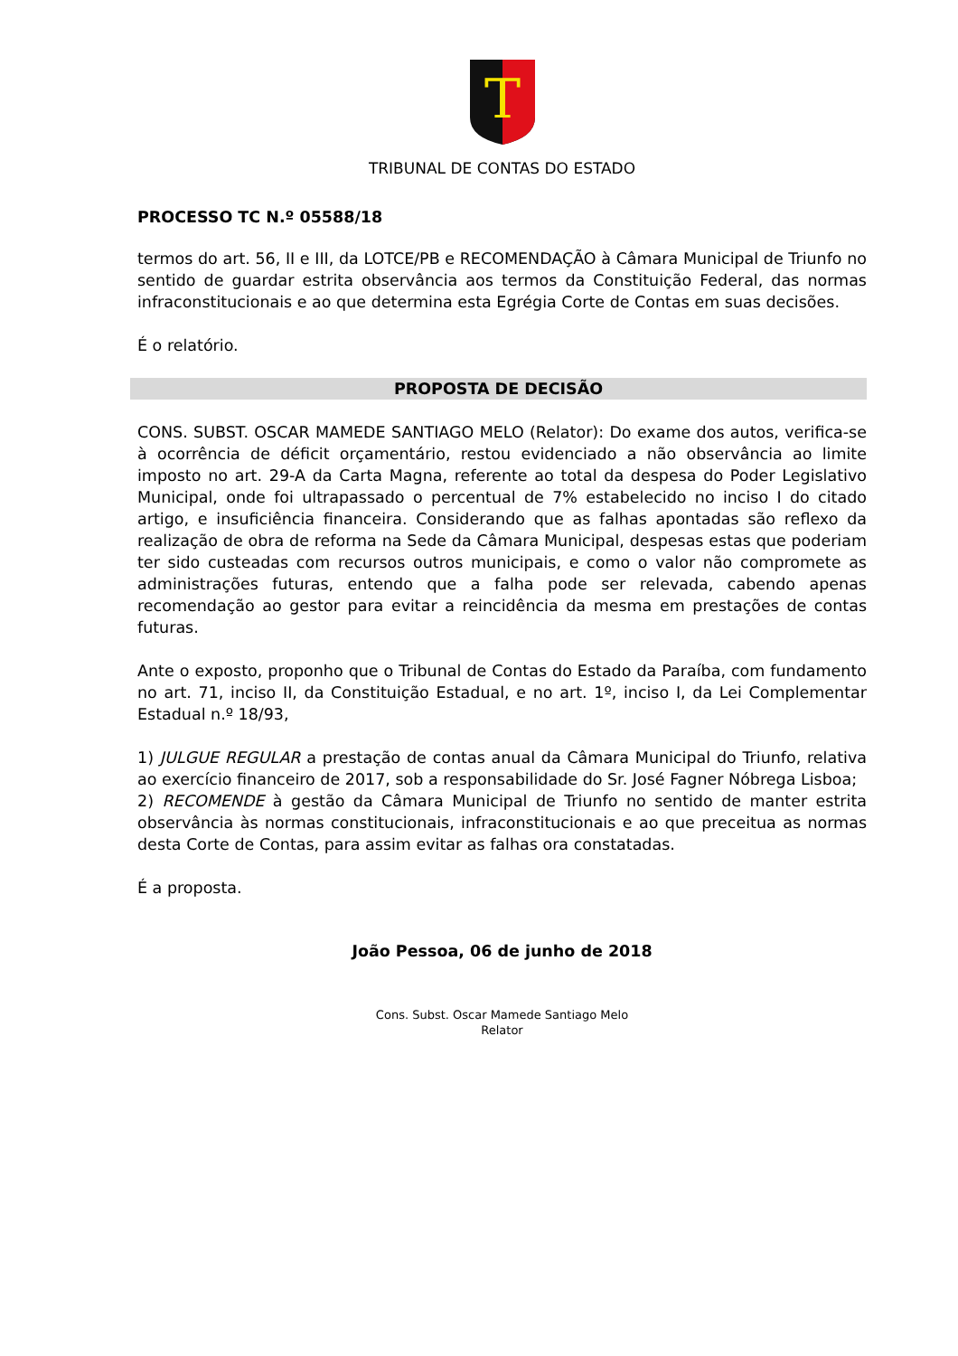T
TRIBUNAL DE CONTAS DO ESTADO
PROCESSO TC N.º 05588/18
termos do art. 56, II e III, da LOTCE/PB e RECOMENDAÇÃO à Câmara Municipal de Triunfo no sentido de guardar estrita observância aos termos da Constituição Federal, das normas infraconstitucionais e ao que determina esta Egrégia Corte de Contas em suas decisões.
É o relatório.
PROPOSTA DE DECISÃO
CONS. SUBST. OSCAR MAMEDE SANTIAGO MELO (Relator): Do exame dos autos, verifica-se à ocorrência de déficit orçamentário, restou evidenciado a não observância ao limite imposto no art. 29-A da Carta Magna, referente ao total da despesa do Poder Legislativo Municipal, onde foi ultrapassado o percentual de 7% estabelecido no inciso I do citado artigo, e insuficiência financeira. Considerando que as falhas apontadas são reflexo da realização de obra de reforma na Sede da Câmara Municipal, despesas estas que poderiam ter sido custeadas com recursos outros municipais, e como o valor não compromete as administrações futuras, entendo que a falha pode ser relevada, cabendo apenas recomendação ao gestor para evitar a reincidência da mesma em prestações de contas futuras.
Ante o exposto, proponho que o Tribunal de Contas do Estado da Paraíba, com fundamento no art. 71, inciso II, da Constituição Estadual, e no art. 1º, inciso I, da Lei Complementar Estadual n.º 18/93,
1) JULGUE REGULAR a prestação de contas anual da Câmara Municipal do Triunfo, relativa ao exercício financeiro de 2017, sob a responsabilidade do Sr. José Fagner Nóbrega Lisboa;
2) RECOMENDE à gestão da Câmara Municipal de Triunfo no sentido de manter estrita observância às normas constitucionais, infraconstitucionais e ao que preceitua as normas desta Corte de Contas, para assim evitar as falhas ora constatadas.
É a proposta.
João Pessoa, 06 de junho de 2018
Cons. Subst. Oscar Mamede Santiago Melo
Relator